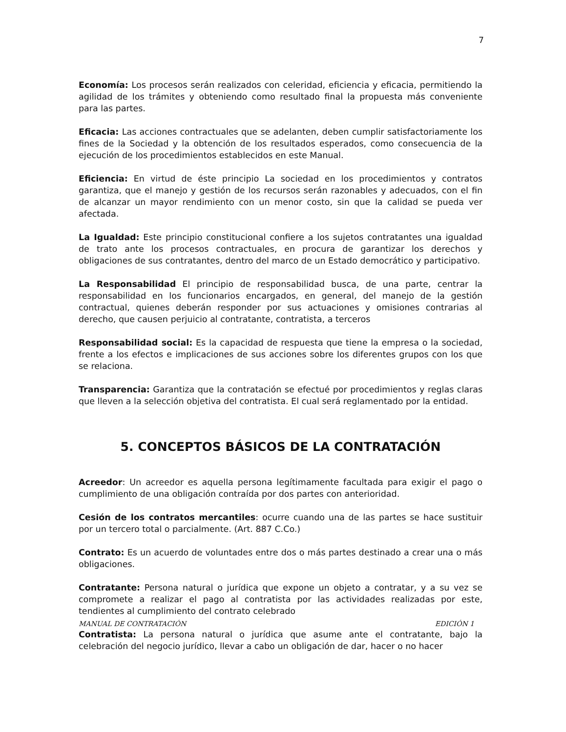7
Economía: Los procesos serán realizados con celeridad, eficiencia y eficacia, permitiendo la agilidad de los trámites y obteniendo como resultado final la propuesta más conveniente para las partes.
Eficacia: Las acciones contractuales que se adelanten, deben cumplir satisfactoriamente los fines de la Sociedad y la obtención de los resultados esperados, como consecuencia de la ejecución de los procedimientos establecidos en este Manual.
Eficiencia: En virtud de éste principio La sociedad en los procedimientos y contratos garantiza, que el manejo y gestión de los recursos serán razonables y adecuados, con el fin de alcanzar un mayor rendimiento con un menor costo, sin que la calidad se pueda ver afectada.
La Igualdad: Este principio constitucional confiere a los sujetos contratantes una igualdad de trato ante los procesos contractuales, en procura de garantizar los derechos y obligaciones de sus contratantes, dentro del marco de un Estado democrático y participativo.
La Responsabilidad El principio de responsabilidad busca, de una parte, centrar la responsabilidad en los funcionarios encargados, en general, del manejo de la gestión contractual, quienes deberán responder por sus actuaciones y omisiones contrarias al derecho, que causen perjuicio al contratante, contratista, a terceros
Responsabilidad social: Es la capacidad de respuesta que tiene la empresa o la sociedad, frente a los efectos e implicaciones de sus acciones sobre los diferentes grupos con los que se relaciona.
Transparencia: Garantiza que la contratación se efectué por procedimientos y reglas claras que lleven a la selección objetiva del contratista. El cual será reglamentado por la entidad.
5. CONCEPTOS BÁSICOS DE LA CONTRATACIÓN
Acreedor: Un acreedor es aquella persona legítimamente facultada para exigir el pago o cumplimiento de una obligación contraída por dos partes con anterioridad.
Cesión de los contratos mercantiles: ocurre cuando una de las partes se hace sustituir por un tercero total o parcialmente. (Art. 887 C.Co.)
Contrato: Es un acuerdo de voluntades entre dos o más partes destinado a crear una o más obligaciones.
Contratante: Persona natural o jurídica que expone un objeto a contratar, y a su vez se compromete a realizar el pago al contratista por las actividades realizadas por este, tendientes al cumplimiento del contrato celebrado
Contratista: La persona natural o jurídica que asume ante el contratante, bajo la celebración del negocio jurídico, llevar a cabo un obligación de dar, hacer o no hacer
MANUAL DE CONTRATACIÓN EDICIÓN 1